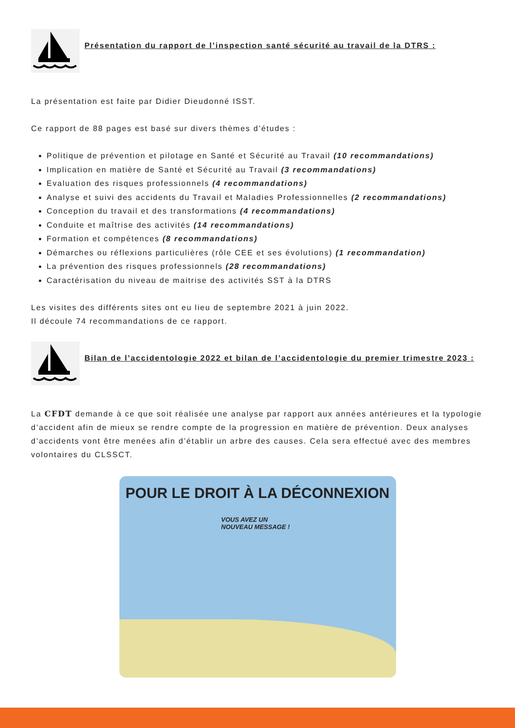Présentation du rapport de l’inspection santé sécurité au travail de la DTRS :
La présentation est faite par Didier Dieudonné ISST.
Ce rapport de 88 pages est basé sur divers thèmes d’études :
Politique de prévention et pilotage en Santé et Sécurité au Travail (10 recommandations)
Implication en matière de Santé et Sécurité au Travail (3 recommandations)
Evaluation des risques professionnels (4 recommandations)
Analyse et suivi des accidents du Travail et Maladies Professionnelles (2 recommandations)
Conception du travail et des transformations (4 recommandations)
Conduite et maîtrise des activités (14 recommandations)
Formation et compétences (8 recommandations)
Démarches ou réflexions particulières (rôle CEE et ses évolutions) (1 recommandation)
La prévention des risques professionnels (28 recommandations)
Caractérisation du niveau de maitrise des activités SST à la DTRS
Les visites des différents sites ont eu lieu de septembre 2021 à juin 2022.
Il découle 74 recommandations de ce rapport.
Bilan de l’accidentologie 2022 et bilan de l’accidentologie du premier trimestre 2023 :
La CFDT demande à ce que soit réalisée une analyse par rapport aux années antérieures et la typologie d’accident afin de mieux se rendre compte de la progression en matière de prévention. Deux analyses d’accidents vont être menées afin d’établir un arbre des causes. Cela sera effectué avec des membres volontaires du CLSSCT.
POUR LE DROIT À LA DÉCONNEXION
VOUS AVEZ UN
NOUVEAU MESSAGE !